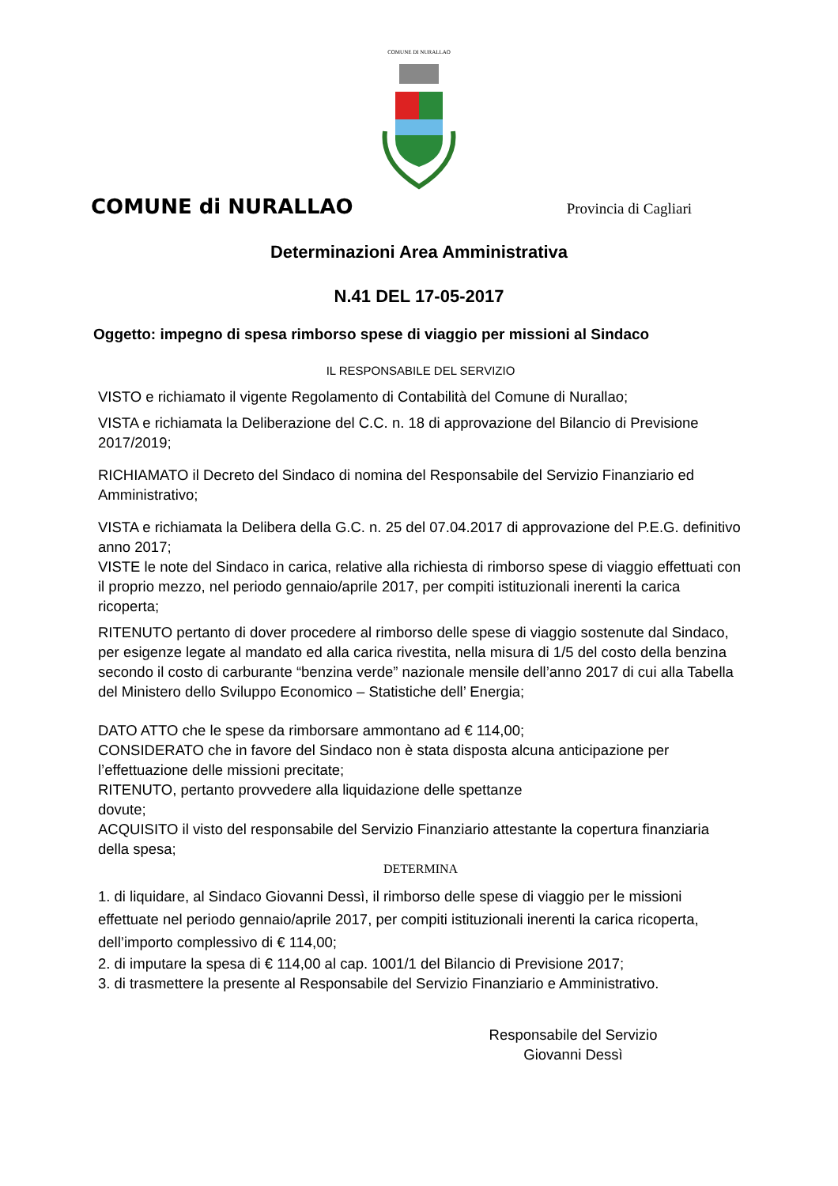COMUNE DI NURALLAO
COMUNE di NURALLAO Provincia di Cagliari
Determinazioni Area Amministrativa
N.41 DEL 17-05-2017
Oggetto: impegno di spesa rimborso spese di viaggio per missioni al Sindaco
IL RESPONSABILE DEL SERVIZIO
VISTO e richiamato il vigente Regolamento di Contabilità del Comune di Nurallao;
VISTA e richiamata la Deliberazione del C.C. n. 18 di approvazione del Bilancio di Previsione 2017/2019;
RICHIAMATO il Decreto del Sindaco di nomina del Responsabile del Servizio Finanziario ed Amministrativo;
VISTA e richiamata la Delibera della G.C. n. 25 del 07.04.2017 di approvazione del P.E.G. definitivo anno 2017;
VISTE le note del Sindaco in carica, relative alla richiesta di rimborso spese di viaggio effettuati con il proprio mezzo, nel periodo gennaio/aprile 2017, per compiti istituzionali inerenti la carica ricoperta;
RITENUTO pertanto di dover procedere al rimborso delle spese di viaggio sostenute dal Sindaco, per esigenze legate al mandato ed alla carica rivestita, nella misura di 1/5 del costo della benzina secondo il costo di carburante “benzina verde” nazionale mensile dell’anno 2017 di cui alla Tabella del Ministero dello Sviluppo Economico – Statistiche dell’ Energia;
DATO ATTO che le spese da rimborsare ammontano ad € 114,00;
CONSIDERATO che in favore del Sindaco non è stata disposta alcuna anticipazione per l’effettuazione delle missioni precitate;
RITENUTO, pertanto provvedere alla liquidazione delle spettanze
dovute;
ACQUISITO il visto del responsabile del Servizio Finanziario attestante la copertura finanziaria della spesa;
DETERMINA
1. di liquidare, al Sindaco Giovanni Dessì, il rimborso delle spese di viaggio per le missioni effettuate nel periodo gennaio/aprile 2017, per compiti istituzionali inerenti la carica ricoperta, dell’importo complessivo di € 114,00;
2. di imputare la spesa di € 114,00 al cap. 1001/1 del Bilancio di Previsione 2017;
3. di trasmettere la presente al Responsabile del Servizio Finanziario e Amministrativo.
Responsabile del Servizio
Giovanni Dessì